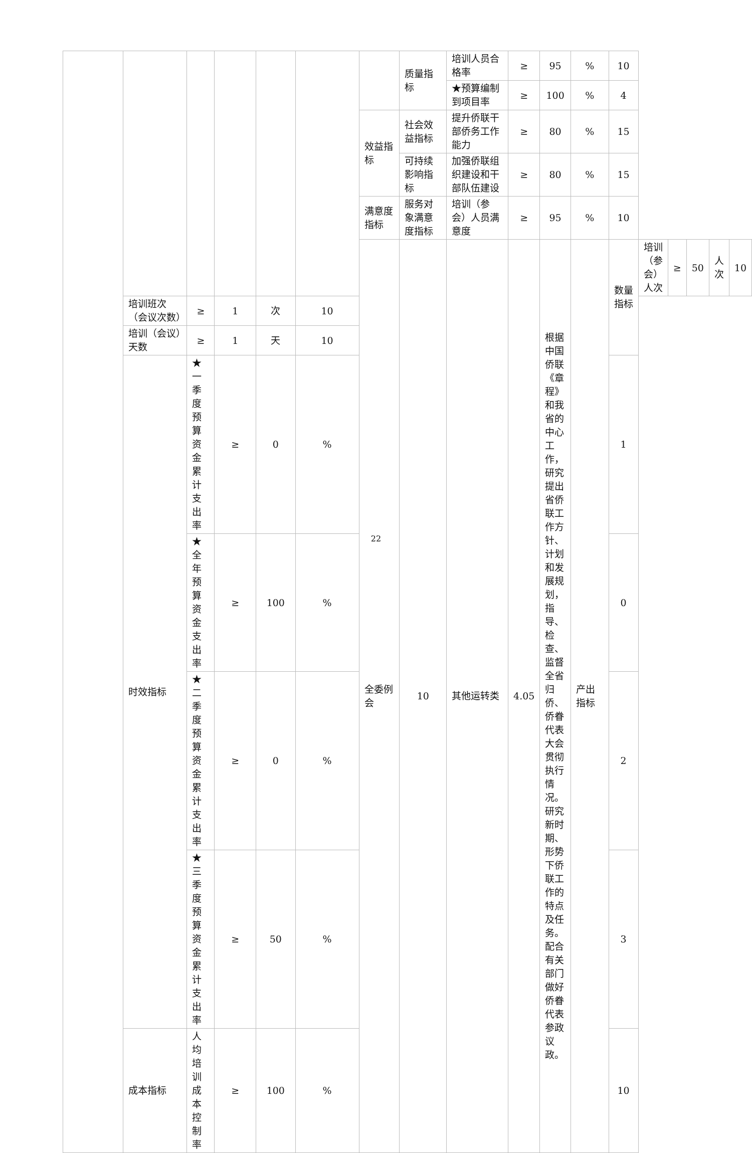| | | | | | | | 质量指标 | 培训人员合格率 | ≥ | 95 | % | 10 | | | | | |
| | | | | | | | | ★预算编制到项目率 | ≥ | 100 | % | 4 | | | | | |
| | | | | | | 效益指标 | 社会效益指标 | 提升侨联干部侨务工作能力 | ≥ | 80 | % | 15 | | | | | |
| | | | | | | | 可持续影响指标 | 加强侨联组织建设和干部队伍建设 | ≥ | 80 | % | 15 | | | | | |
| | | | | | | 满意度指标 | 服务对象满意度指标 | 培训（参会）人员满意度 | ≥ | 95 | % | 10 | | | | | |
| | | | | | | 全委例会 | 10 | 其他运转类 | 4.05 | 根据中国侨联《章程》和我省的中心工作，研究提出省侨联工作方针、计划和发展规划，指导、检查、监督全省归侨、侨眷代表大会贯彻执行情况。研究新时期、形势下侨联工作的特点及任务。配合有关部门做好侨眷代表参政议政。 | 产出指标 | 数量指标 | 培训（参会）人次 | ≥ | 50 | 人次 | 10 |
| | 培训班次（会议次数） | ≥ | 1 | 次 | 10 | | | | | | | | | | | | |
| | 培训（会议）天数 | ≥ | 1 | 天 | 10 | | | | | | | | | | | | |
| | 时效指标 | ★一季度预算资金累计支出率 | ≥ | 0 | % | | | | | | | 1 | | | | | |
| | | ★全年预算资金支出率 | ≥ | 100 | % | | | | | | | 0 | | | | | |
| | | ★二季度预算资金累计支出率 | ≥ | 0 | % | | | | | | | 2 | | | | | |
| | | ★三季度预算资金累计支出率 | ≥ | 50 | % | | | | | | | 3 | | | | | |
| | 成本指标 | 人均培训成本控制率 | ≥ | 100 | % | | | | | | | 10 | | | | | |
22